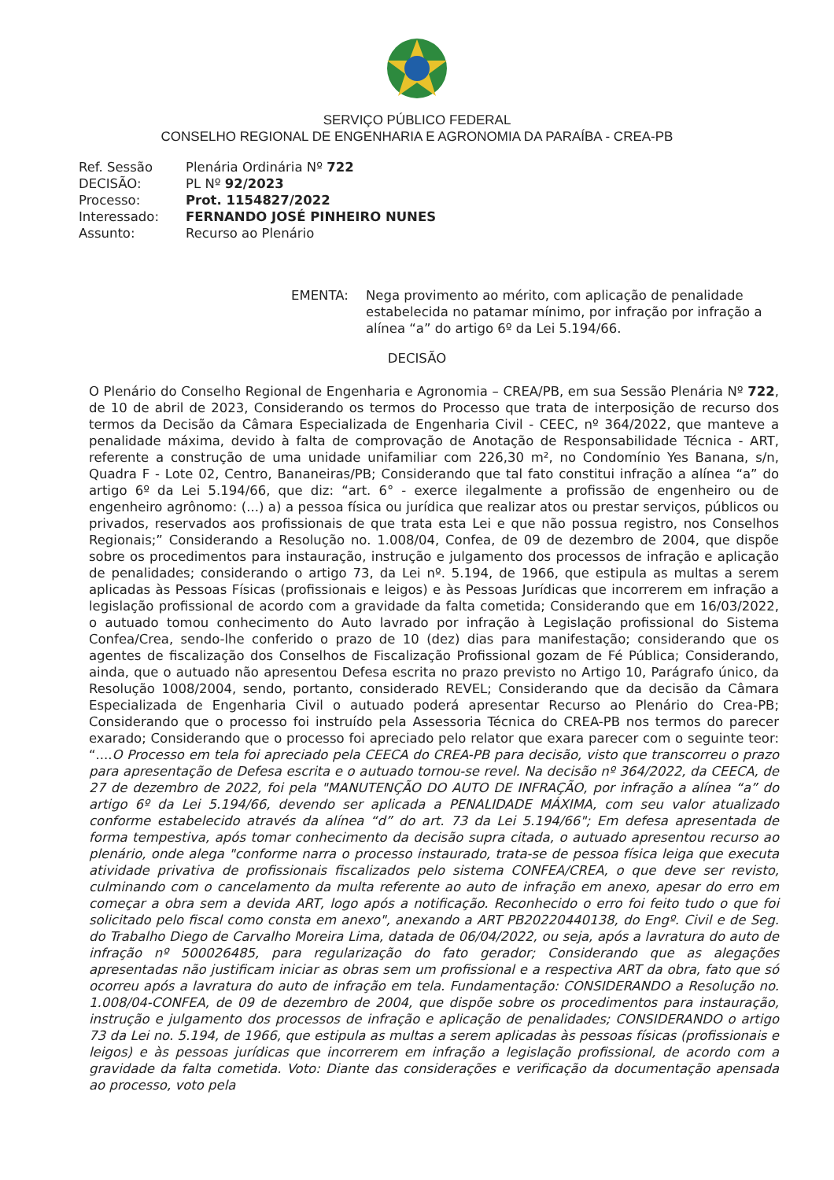SERVIÇO PÚBLICO FEDERAL
CONSELHO REGIONAL DE ENGENHARIA E AGRONOMIA DA PARAÍBA - CREA-PB
| Ref. Sessão | Plenária Ordinária Nº 722 |
| DECISÃO: | PL Nº 92/2023 |
| Processo: | Prot. 1154827/2022 |
| Interessado: | FERNANDO JOSÉ PINHEIRO NUNES |
| Assunto: | Recurso ao Plenário |
EMENTA: Nega provimento ao mérito, com aplicação de penalidade estabelecida no patamar mínimo, por infração por infração a alínea “a” do artigo 6º da Lei 5.194/66.
DECISÃO
O Plenário do Conselho Regional de Engenharia e Agronomia – CREA/PB, em sua Sessão Plenária Nº 722, de 10 de abril de 2023, Considerando os termos do Processo que trata de interposição de recurso dos termos da Decisão da Câmara Especializada de Engenharia Civil - CEEC, nº 364/2022, que manteve a penalidade máxima, devido à falta de comprovação de Anotação de Responsabilidade Técnica - ART, referente a construção de uma unidade unifamiliar com 226,30 m², no Condomínio Yes Banana, s/n, Quadra F - Lote 02, Centro, Bananeiras/PB; Considerando que tal fato constitui infração a alínea “a” do artigo 6º da Lei 5.194/66, que diz: “art. 6° - exerce ilegalmente a profissão de engenheiro ou de engenheiro agrônomo: (...) a) a pessoa física ou jurídica que realizar atos ou prestar serviços, públicos ou privados, reservados aos profissionais de que trata esta Lei e que não possua registro, nos Conselhos Regionais;” Considerando a Resolução no. 1.008/04, Confea, de 09 de dezembro de 2004, que dispõe sobre os procedimentos para instauração, instrução e julgamento dos processos de infração e aplicação de penalidades; considerando o artigo 73, da Lei nº. 5.194, de 1966, que estipula as multas a serem aplicadas às Pessoas Físicas (profissionais e leigos) e às Pessoas Jurídicas que incorrerem em infração a legislação profissional de acordo com a gravidade da falta cometida; Considerando que em 16/03/2022, o autuado tomou conhecimento do Auto lavrado por infração à Legislação profissional do Sistema Confea/Crea, sendo-lhe conferido o prazo de 10 (dez) dias para manifestação; considerando que os agentes de fiscalização dos Conselhos de Fiscalização Profissional gozam de Fé Pública; Considerando, ainda, que o autuado não apresentou Defesa escrita no prazo previsto no Artigo 10, Parágrafo único, da Resolução 1008/2004, sendo, portanto, considerado REVEL; Considerando que da decisão da Câmara Especializada de Engenharia Civil o autuado poderá apresentar Recurso ao Plenário do Crea-PB; Considerando que o processo foi instruído pela Assessoria Técnica do CREA-PB nos termos do parecer exarado; Considerando que o processo foi apreciado pelo relator que exara parecer com o seguinte teor: “....O Processo em tela foi apreciado pela CEECA do CREA-PB para decisão, visto que transcorreu o prazo para apresentação de Defesa escrita e o autuado tornou-se revel. Na decisão nº 364/2022, da CEECA, de 27 de dezembro de 2022, foi pela "MANUTENÇÃO DO AUTO DE INFRAÇÃO, por infração a alínea “a” do artigo 6º da Lei 5.194/66, devendo ser aplicada a PENALIDADE MÁXIMA, com seu valor atualizado conforme estabelecido através da alínea “d” do art. 73 da Lei 5.194/66"; Em defesa apresentada de forma tempestiva, após tomar conhecimento da decisão supra citada, o autuado apresentou recurso ao plenário, onde alega "conforme narra o processo instaurado, trata-se de pessoa física leiga que executa atividade privativa de profissionais fiscalizados pelo sistema CONFEA/CREA, o que deve ser revisto, culminando com o cancelamento da multa referente ao auto de infração em anexo, apesar do erro em começar a obra sem a devida ART, logo após a notificação. Reconhecido o erro foi feito tudo o que foi solicitado pelo fiscal como consta em anexo", anexando a ART PB20220440138, do Engº. Civil e de Seg. do Trabalho Diego de Carvalho Moreira Lima, datada de 06/04/2022, ou seja, após a lavratura do auto de infração nº 500026485, para regularização do fato gerador; Considerando que as alegações apresentadas não justificam iniciar as obras sem um profissional e a respectiva ART da obra, fato que só ocorreu após a lavratura do auto de infração em tela. Fundamentação: CONSIDERANDO a Resolução no. 1.008/04-CONFEA, de 09 de dezembro de 2004, que dispõe sobre os procedimentos para instauração, instrução e julgamento dos processos de infração e aplicação de penalidades; CONSIDERANDO o artigo 73 da Lei no. 5.194, de 1966, que estipula as multas a serem aplicadas às pessoas físicas (profissionais e leigos) e às pessoas jurídicas que incorrerem em infração a legislação profissional, de acordo com a gravidade da falta cometida. Voto: Diante das considerações e verificação da documentação apensada ao processo, voto pela